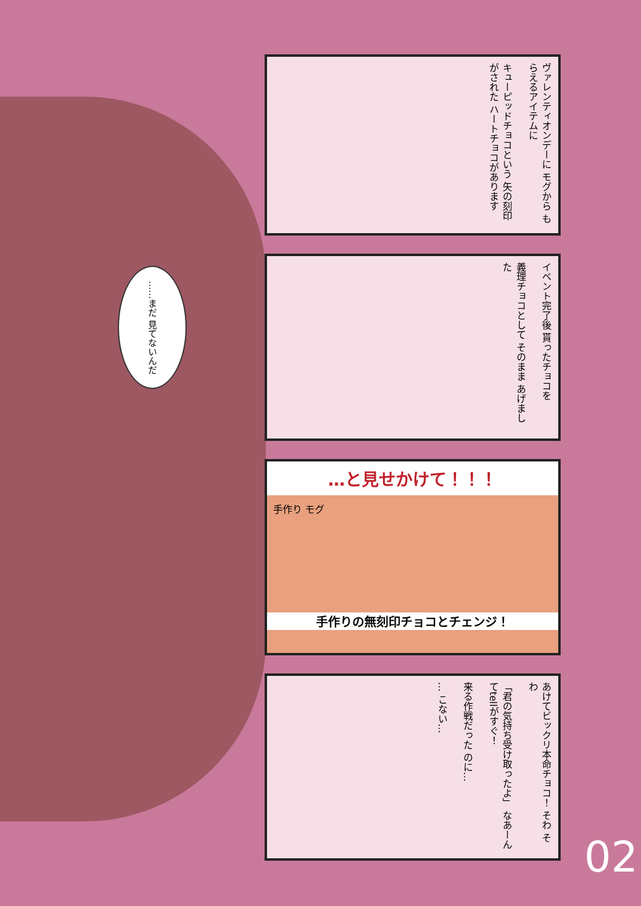……まだ 見てないんだ
ヴァレンティオンデーに モグから もらえるアイテムに
キューピッドチョコという 矢の刻印がされた ハートチョコがあります
イベント完了後 貰ったチョコを
義理チョコとして そのまま あげました
…と見せかけて！！！
手作り モグ
手作りの無刻印チョコとチェンジ！
あけてビックリ本命チョコ！ そわ そわ
「君の気持ち受け取ったよ」 なあーんてtellがすぐ！
来る作戦だった のに…
… こない…
02